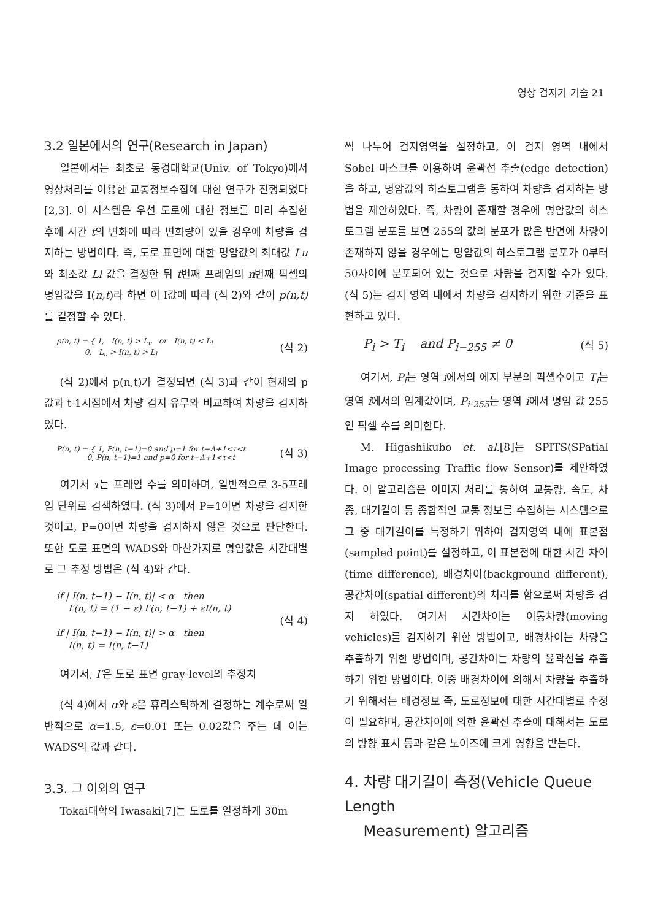영상 검지기 기술 21
3.2 일본에서의 연구(Research in Japan)
일본에서는 최초로 동경대학교(Univ. of Tokyo)에서 영상처리를 이용한 교통정보수집에 대한 연구가 진행되었다[2,3]. 이 시스템은 우선 도로에 대한 정보를 미리 수집한 후에 시간 t의 변화에 따라 변화량이 있을 경우에 차량을 검지하는 방법이다. 즉, 도로 표면에 대한 명암값의 최대값 Lu와 최소값 Ll 값을 결정한 뒤 t번째 프레임의 n번째 픽셀의 명암값을 I(n,t)라 하면 이 I값에 따라 (식 2)와 같이 p(n,t) 를 결정할 수 있다.
p(n, t) = { 1, I(n, t) > L<sub>u</sub> or I(n, t) < L<sub>l</sub>
0, L<sub>u</sub> > I(n, t) > L<sub>l</sub>
(식 2)
(식 2)에서 p(n,t)가 결정되면 (식 3)과 같이 현재의 p값과 t-1시점에서 차량 검지 유무와 비교하여 차량을 검지하였다.
P(n, t) = { 1, P(n, t−1)=0 and p=1 for t−Δ+1<τ<t
0, P(n, t−1)=1 and p=0 for t−Δ+1<τ<t
(식 3)
여기서 τ는 프레임 수를 의미하며, 일반적으로 3-5프레임 단위로 검색하였다. (식 3)에서 P=1이면 차량을 검지한 것이고, P=0이면 차량을 검지하지 않은 것으로 판단한다. 또한 도로 표면의 WADS와 마찬가지로 명암값은 시간대별로 그 추정 방법은 (식 4)와 같다.
if | I(n, t−1) − I(n, t)| < α then
I′(n, t) = (1 − ε) I′(n, t−1) + εI(n, t)
if | I(n, t−1) − I(n, t)| > α then
I(n, t) = I(n, t−1)
(식 4)
여기서, I′은 도로 표면 gray-level의 추정치
(식 4)에서 α와 ε은 휴리스틱하게 결정하는 계수로써 일반적으로 α=1.5, ε=0.01 또는 0.02값을 주는 데 이는 WADS의 값과 같다.
3.3. 그 이외의 연구
Tokai대학의 Iwasaki[7]는 도로를 일정하게 30m
씩 나누어 검지영역을 설정하고, 이 검지 영역 내에서 Sobel 마스크를 이용하여 윤곽선 추출(edge detection)을 하고, 명암값의 히스토그램을 통하여 차량을 검지하는 방법을 제안하였다. 즉, 차량이 존재할 경우에 명암값의 히스토그램 분포를 보면 255의 값의 분포가 많은 반면에 차량이 존재하지 않을 경우에는 명암값의 히스토그램 분포가 0부터 50사이에 분포되어 있는 것으로 차량을 검지할 수가 있다. (식 5)는 검지 영역 내에서 차량을 검지하기 위한 기준을 표현하고 있다.
P<sub>i</sub> > T<sub>i</sub> and P<sub>i−255</sub> ≠ 0
(식 5)
여기서, P<sub>i</sub>는 영역 i에서의 에지 부분의 픽셀수이고 T<sub>i</sub>는 영역 i에서의 임계값이며, P<sub>i-255</sub>는 영역 i에서 명암 값 255인 픽셀 수를 의미한다.
M. Higashikubo et. al.[8]는 SPITS(SPatial Image processing Traffic flow Sensor)를 제안하였다. 이 알고리즘은 이미지 처리를 통하여 교통량, 속도, 차종, 대기길이 등 종합적인 교통 정보를 수집하는 시스템으로 그 중 대기길이를 특정하기 위하여 검지영역 내에 표본점(sampled point)를 설정하고, 이 표본점에 대한 시간 차이(time difference), 배경차이(background different), 공간차이(spatial different)의 처리를 함으로써 차량을 검지 하였다. 여기서 시간차이는 이동차량(moving vehicles)를 검지하기 위한 방법이고, 배경차이는 차량을 추출하기 위한 방법이며, 공간차이는 차량의 윤곽선을 추출하기 위한 방법이다. 이중 배경차이에 의해서 차량을 추출하기 위해서는 배경정보 즉, 도로정보에 대한 시간대별로 수정이 필요하며, 공간차이에 의한 윤곽선 추출에 대해서는 도로의 방향 표시 등과 같은 노이즈에 크게 영향을 받는다.
4. 차량 대기길이 측정(Vehicle Queue Length
Measurement) 알고리즘